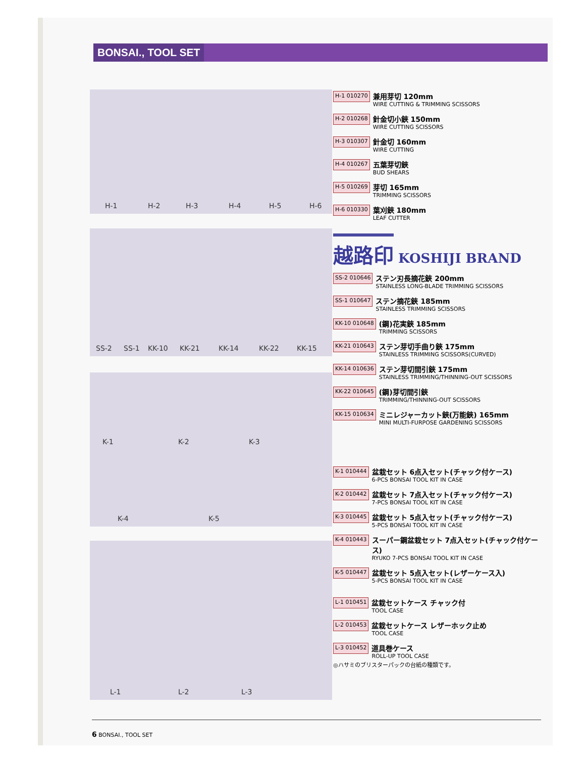BONSAI., TOOL SET
H-1 H-2 H-3 H-4 H-5 H-6
SS-2 SS-1 KK-10 KK-21 KK-14 KK-22 KK-15
K-1 K-2 K-3
K-4 K-5
L-1 L-2 L-3
H-1 010270
兼用芽切 120mm
WIRE CUTTING & TRIMMING SCISSORS
H-2 010268
針金切小鋏 150mm
WIRE CUTTING SCISSORS
H-3 010307
針金切 160mm
WIRE CUTTING
H-4 010267
五葉芽切鋏
BUD SHEARS
H-5 010269
芽切 165mm
TRIMMING SCISSORS
H-6 010330
葉刈鋏 180mm
LEAF CUTTER
越路印 KOSHIJI BRAND
SS-2 010646
ステン刃長摘花鋏 200mm
STAINLESS LONG-BLADE TRIMMING SCISSORS
SS-1 010647
ステン摘花鋏 185mm
STAINLESS TRIMMING SCISSORS
KK-10 010648
(鋼)花実鋏 185mm
TRIMMING SCISSORS
KK-21 010643
ステン芽切手曲り鋏 175mm
STAINLESS TRIMMING SCISSORS(CURVED)
KK-14 010636
ステン芽切間引鋏 175mm
STAINLESS TRIMMING/THINNING-OUT SCISSORS
KK-22 010645
(鋼)芽切間引鋏
TRIMMING/THINNING-OUT SCISSORS
KK-15 010634
ミニレジャーカット鋏(万能鋏) 165mm
MINI MULTI-FURPOSE GARDENING SCISSORS
K-1 010444
盆栽セット 6点入セット(チャック付ケース)
6-PCS BONSAI TOOL KIT IN CASE
K-2 010442
盆栽セット 7点入セット(チャック付ケース)
7-PCS BONSAI TOOL KIT IN CASE
K-3 010445
盆栽セット 5点入セット(チャック付ケース)
5-PCS BONSAI TOOL KIT IN CASE
K-4 010443
スーパー鋼盆栽セット 7点入セット(チャック付ケース)
RYUKO 7-PCS BONSAI TOOL KIT IN CASE
K-5 010447
盆栽セット 5点入セット(レザーケース入)
5-PCS BONSAI TOOL KIT IN CASE
L-1 010451
盆栽セットケース チャック付
TOOL CASE
L-2 010453
盆栽セットケース レザーホック止め
TOOL CASE
L-3 010452
道具巻ケース
ROLL-UP TOOL CASE
◎ハサミのブリスターパックの台紙の種類です。
6 BONSAI., TOOL SET